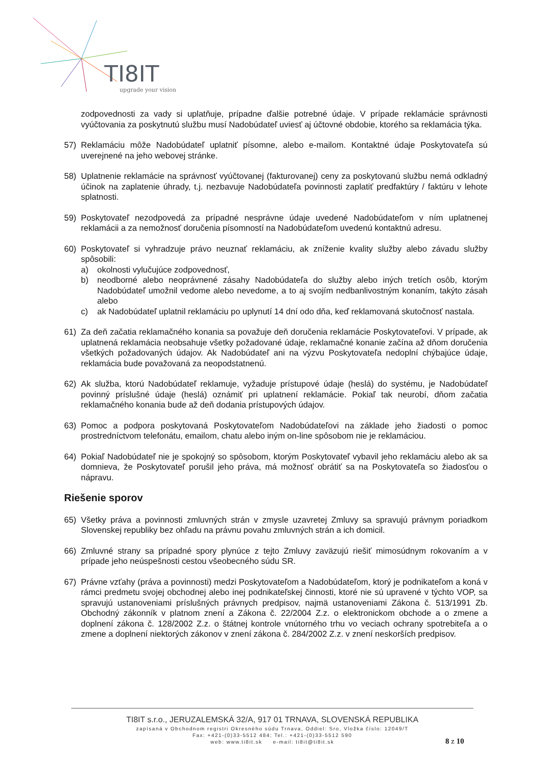TI8IT
upgrade your vision
zodpovednosti za vady si uplatňuje, prípadne ďalšie potrebné údaje. V prípade reklamácie správnosti vyúčtovania za poskytnutú službu musí Nadobúdateľ uviesť aj účtovné obdobie, ktorého sa reklamácia týka.
57) Reklamáciu môže Nadobúdateľ uplatniť písomne, alebo e-mailom. Kontaktné údaje Poskytovateľa sú uverejnené na jeho webovej stránke.
58) Uplatnenie reklamácie na správnosť vyúčtovanej (fakturovanej) ceny za poskytovanú službu nemá odkladný účinok na zaplatenie úhrady, t.j. nezbavuje Nadobúdateľa povinnosti zaplatiť predfaktúry / faktúru v lehote splatnosti.
59) Poskytovateľ nezodpovedá za prípadné nesprávne údaje uvedené Nadobúdateľom v ním uplatnenej reklamácii a za nemožnosť doručenia písomností na Nadobúdateľom uvedenú kontaktnú adresu.
60) Poskytovateľ si vyhradzuje právo neuznať reklamáciu, ak zníženie kvality služby alebo závadu služby spôsobili:
a) okolnosti vylučujúce zodpovednosť,
b) neodborné alebo neoprávnené zásahy Nadobúdateľa do služby alebo iných tretích osôb, ktorým Nadobúdateľ umožnil vedome alebo nevedome, a to aj svojím nedbanlivostným konaním, takýto zásah alebo
c) ak Nadobúdateľ uplatnil reklamáciu po uplynutí 14 dní odo dňa, keď reklamovaná skutočnosť nastala.
61) Za deň začatia reklamačného konania sa považuje deň doručenia reklamácie Poskytovateľovi. V prípade, ak uplatnená reklamácia neobsahuje všetky požadované údaje, reklamačné konanie začína až dňom doručenia všetkých požadovaných údajov. Ak Nadobúdateľ ani na výzvu Poskytovateľa nedoplní chýbajúce údaje, reklamácia bude považovaná za neopodstatnenú.
62) Ak služba, ktorú Nadobúdateľ reklamuje, vyžaduje prístupové údaje (heslá) do systému, je Nadobúdateľ povinný príslušné údaje (heslá) oznámiť pri uplatnení reklamácie. Pokiaľ tak neurobí, dňom začatia reklamačného konania bude až deň dodania prístupových údajov.
63) Pomoc a podpora poskytovaná Poskytovateľom Nadobúdateľovi na základe jeho žiadosti o pomoc prostredníctvom telefonátu, emailom, chatu alebo iným on-line spôsobom nie je reklamáciou.
64) Pokiaľ Nadobúdateľ nie je spokojný so spôsobom, ktorým Poskytovateľ vybavil jeho reklamáciu alebo ak sa domnieva, že Poskytovateľ porušil jeho práva, má možnosť obrátiť sa na Poskytovateľa so žiadosťou o nápravu.
Riešenie sporov
65) Všetky práva a povinnosti zmluvných strán v zmysle uzavretej Zmluvy sa spravujú právnym poriadkom Slovenskej republiky bez ohľadu na právnu povahu zmluvných strán a ich domicil.
66) Zmluvné strany sa prípadné spory plynúce z tejto Zmluvy zaväzujú riešiť mimosúdnym rokovaním a v prípade jeho neúspešnosti cestou všeobecného súdu SR.
67) Právne vzťahy (práva a povinnosti) medzi Poskytovateľom a Nadobúdateľom, ktorý je podnikateľom a koná v rámci predmetu svojej obchodnej alebo inej podnikateľskej činnosti, ktoré nie sú upravené v týchto VOP, sa spravujú ustanoveniami príslušných právnych predpisov, najmä ustanoveniami Zákona č. 513/1991 Zb. Obchodný zákonník v platnom znení a Zákona č. 22/2004 Z.z. o elektronickom obchode a o zmene a doplnení zákona č. 128/2002 Z.z. o štátnej kontrole vnútorného trhu vo veciach ochrany spotrebiteľa a o zmene a doplnení niektorých zákonov v znení zákona č. 284/2002 Z.z. v znení neskorších predpisov.
TI8IT s.r.o., JERUZALEMSKÁ 32/A, 917 01 TRNAVA, SLOVENSKÁ REPUBLIKA
zapísaná v Obchodnom registri Okresného súdu Trnava, Oddiel: Sro, Vložka číslo: 12049/T
Fax: +421-(0)33-5512 484; Tel.: +421-(0)33-5512 590
web: www.ti8it.sk e-mail: ti8it@ti8it.sk
8 z 10